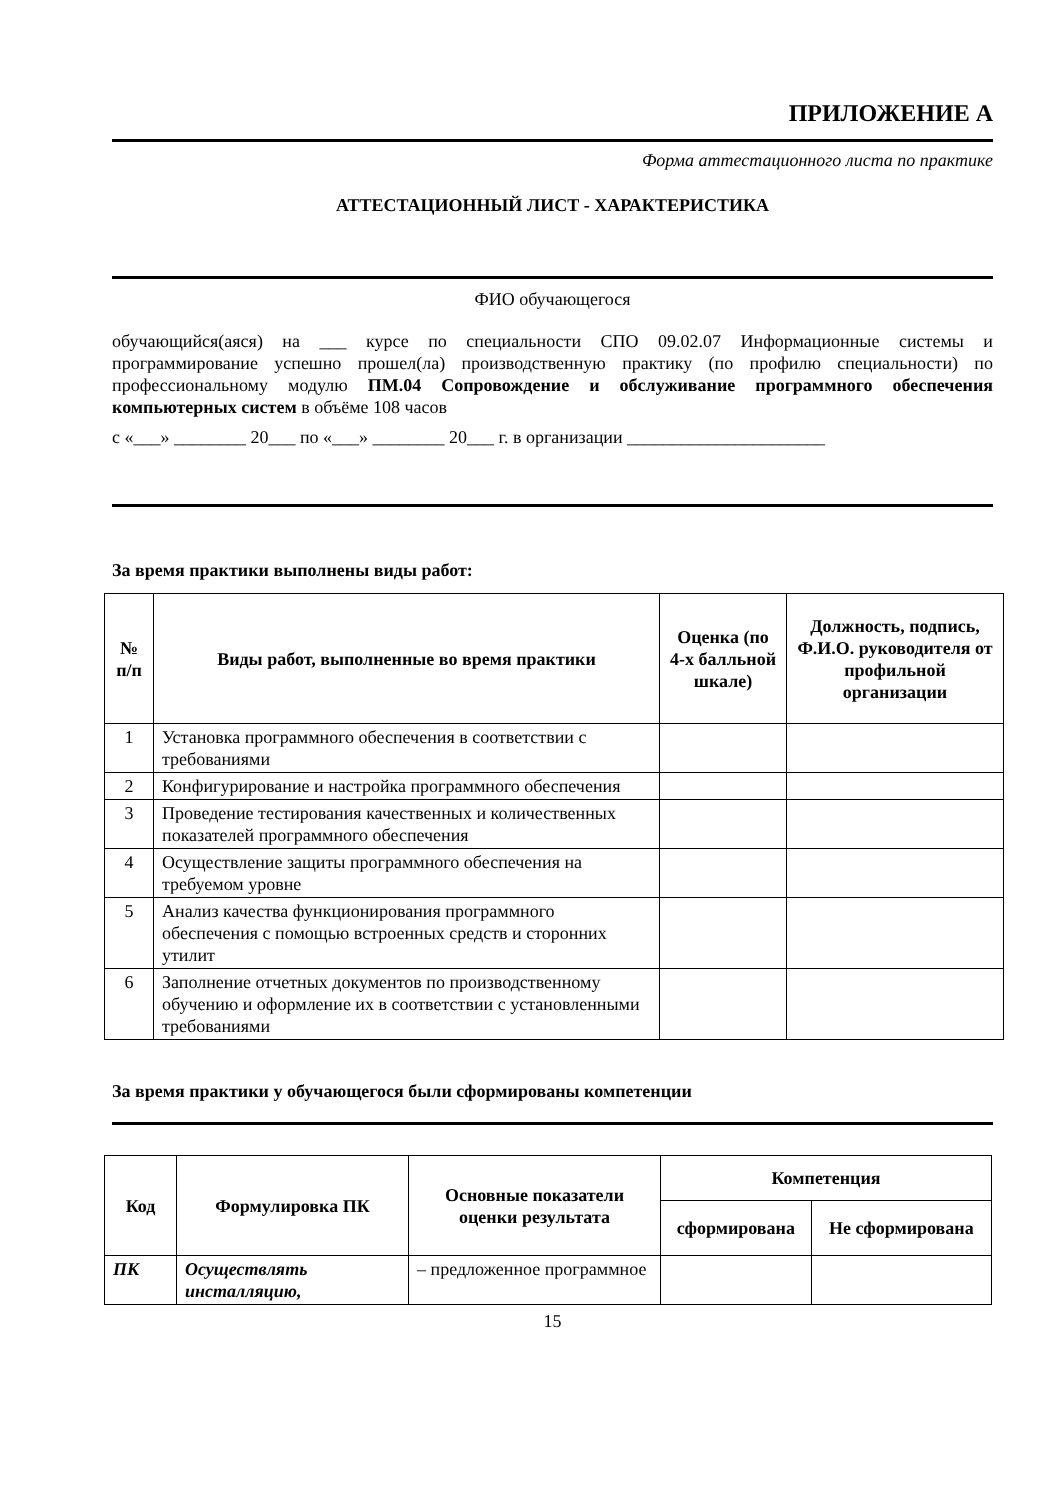ПРИЛОЖЕНИЕ А
Форма аттестационного листа по практике
АТТЕСТАЦИОННЫЙ ЛИСТ - ХАРАКТЕРИСТИКА
ФИО обучающегося
обучающийся(аяся) на ___ курсе по специальности СПО 09.02.07 Информационные системы и программирование успешно прошел(ла) производственную практику (по профилю специальности) по профессиональному модулю ПМ.04 Сопровождение и обслуживание программного обеспечения компьютерных систем в объёме 108 часов
с «___» ________ 20___ по «___» ________ 20___ г. в организации ______________________
За время практики выполнены виды работ:
| № п/п | Виды работ, выполненные во время практики | Оценка (по 4-х балльной шкале) | Должность, подпись, Ф.И.О. руководителя от профильной организации |
| --- | --- | --- | --- |
| 1 | Установка программного обеспечения в соответствии с требованиями | | |
| 2 | Конфигурирование и настройка программного обеспечения | | |
| 3 | Проведение тестирования качественных и количественных показателей программного обеспечения | | |
| 4 | Осуществление защиты программного обеспечения на требуемом уровне | | |
| 5 | Анализ качества функционирования программного обеспечения с помощью встроенных средств и сторонних утилит | | |
| 6 | Заполнение отчетных документов по производственному обучению и оформление их в соответствии с установленными требованиями | | |
За время практики у обучающегося были сформированы компетенции
| Код | Формулировка ПК | Основные показатели оценки результата | Компетенция | |
| --- | --- | --- | --- | --- |
| | | | сформирована | Не сформирована |
| ПК | Осуществлять инсталляцию, | – предложенное программное | | |
15